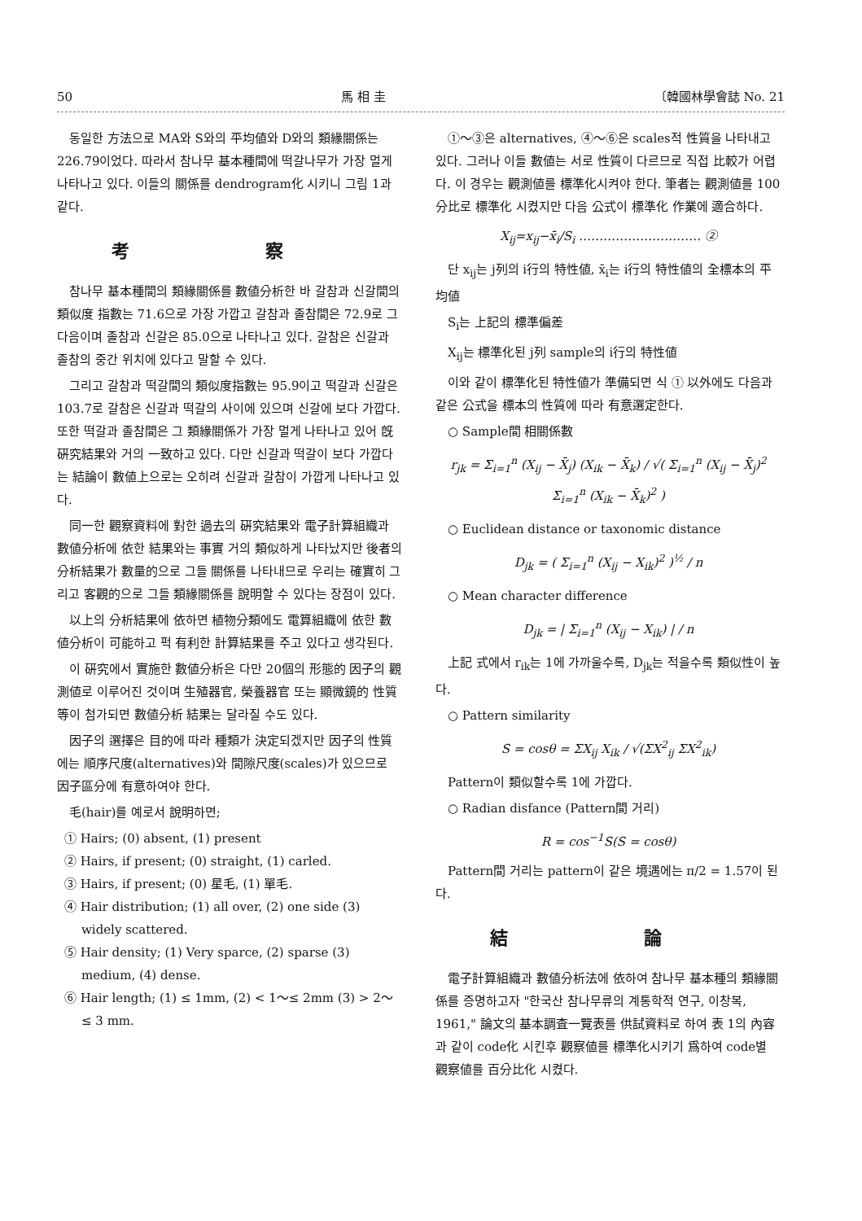50 馬 相 圭 〔韓國林學會誌 No. 21
동일한 方法으로 MA와 S와의 平均値와 D와의 類緣關係는 226.79이었다. 따라서 참나무 基本種間에 떡갈나무가 가장 멀게 나타나고 있다. 이들의 關係를 dendrogram化 시키니 그림 1과 같다.
考 察
참나무 基本種間의 類緣關係를 數値分析한 바 갈참과 신갈間의 類似度 指數는 71.6으로 가장 가깝고 갈참과 졸참間은 72.9로 그 다음이며 졸참과 신갈은 85.0으로 나타나고 있다. 갈참은 신갈과 졸참의 중간 위치에 있다고 말할 수 있다.
그리고 갈참과 떡갈間의 類似度指數는 95.9이고 떡갈과 신갈은 103.7로 갈참은 신갈과 떡갈의 사이에 있으며 신갈에 보다 가깝다. 또한 떡갈과 졸참間은 그 類緣關係가 가장 멀게 나타나고 있어 旣硏究結果와 거의 一致하고 있다. 다만 신갈과 떡갈이 보다 가깝다는 結論이 數値上으로는 오히려 신갈과 갈참이 가깝게 나타나고 있다.
同一한 觀察資料에 對한 過去의 硏究結果와 電子計算組織과 數値分析에 依한 結果와는 事實 거의 類似하게 나타났지만 後者의 分析結果가 數量的으로 그들 關係를 나타내므로 우리는 確實히 그리고 客觀的으로 그들 類緣關係를 說明할 수 있다는 장점이 있다.
以上의 分析結果에 依하면 植物分類에도 電算組織에 依한 數値分析이 可能하고 퍽 有利한 計算結果를 주고 있다고 생각된다.
이 硏究에서 實施한 數値分析은 다만 20個의 形態的 因子의 觀測値로 이루어진 것이며 生殖器官, 榮養器官 또는 顯微鏡的 性質等이 첨가되면 數値分析 結果는 달라질 수도 있다.
因子의 選擇은 目的에 따라 種類가 決定되겠지만 因子의 性質에는 順序尺度(alternatives)와 間隙尺度(scales)가 있으므로 因子區分에 有意하여야 한다.
毛(hair)를 예로서 說明하면;
① Hairs; (0) absent, (1) present
② Hairs, if present; (0) straight, (1) carled.
③ Hairs, if present; (0) 星毛, (1) 單毛.
④ Hair distribution; (1) all over, (2) one side (3) widely scattered.
⑤ Hair density; (1) Very sparce, (2) sparse (3) medium, (4) dense.
⑥ Hair length; (1) ≤ 1mm, (2) < 1～≤ 2mm (3) > 2～≤ 3 mm.
①～③은 alternatives, ④～⑥은 scales적 性質을 나타내고 있다. 그러나 이들 數値는 서로 性質이 다르므로 직접 比較가 어렵다. 이 경우는 觀測値를 標準化시켜야 한다. 筆者는 觀測値를 100分比로 標準化 시켰지만 다음 公式이 標準化 作業에 適合하다.
X<sub>ij</sub>=x<sub>ij</sub>−x̄<sub>i</sub>/S<sub>i</sub> ………………………… ②
단 x<sub>ij</sub>는 j列의 i行의 特性値, x̄<sub>i</sub>는 i行의 特性値의 全標本의 平均値
S<sub>i</sub>는 上記의 標準偏差
X<sub>ij</sub>는 標準化된 j列 sample의 i行의 特性値
이와 같이 標準化된 特性値가 準備되면 식 ① 以外에도 다음과 같은 公式을 標本의 性質에 따라 有意選定한다.
○ Sample間 相關係數
r<sub>jk</sub> = Σ<sub>i=1</sub><sup>n</sup> (X<sub>ij</sub> − X̄<sub>j</sub>) (X<sub>ik</sub> − X̄<sub>k</sub>) / √( Σ<sub>i=1</sub><sup>n</sup> (X<sub>ij</sub> − X̄<sub>j</sub>)<sup>2</sup> Σ<sub>i=1</sub><sup>n</sup> (X<sub>ik</sub> − X̄<sub>k</sub>)<sup>2</sup> )
○ Euclidean distance or taxonomic distance
D<sub>jk</sub> = ( Σ<sub>i=1</sub><sup>n</sup> (X<sub>ij</sub> − X<sub>ik</sub>)<sup>2</sup> )<sup>½</sup> / n
○ Mean character difference
D<sub>jk</sub> = | Σ<sub>i=1</sub><sup>n</sup> (X<sub>ij</sub> − X<sub>ik</sub>) | / n
上記 式에서 r<sub>ik</sub>는 1에 가까울수록, D<sub>jk</sub>는 적을수록 類似性이 높다.
○ Pattern similarity
S = cosθ = ΣX<sub>ij</sub> X<sub>ik</sub> / √(ΣX<sup>2</sup><sub>ij</sub> ΣX<sup>2</sup><sub>ik</sub>)
Pattern이 類似할수록 1에 가깝다.
○ Radian disfance (Pattern間 거리)
R = cos<sup>−1</sup>S(S = cosθ)
Pattern間 거리는 pattern이 같은 境遇에는 π/2 = 1.57이 된다.
結 論
電子計算組織과 數値分析法에 依하여 참나무 基本種의 類緣關係를 증명하고자 "한국산 참나무류의 계통학적 연구, 이창복, 1961," 論文의 基本調査一覽表를 供試資料로 하여 表 1의 內容과 같이 code化 시킨후 觀察値를 標準化시키기 爲하여 code별 觀察値를 百分比化 시켰다.